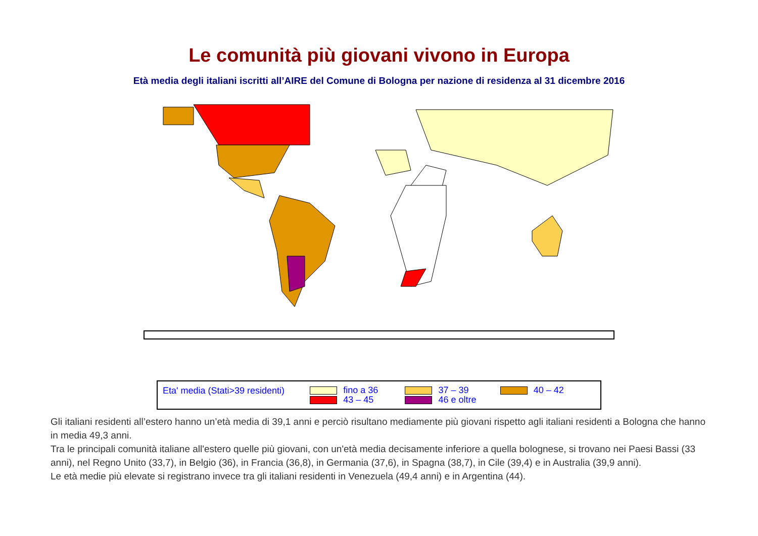Le comunità più giovani vivono in Europa
Età media degli italiani iscritti all’AIRE del Comune di Bologna per nazione di residenza al 31 dicembre 2016
Eta' media (Stati>39 residenti)
fino a 36
43 – 45
37 – 39
46 e oltre
40 – 42
Gli italiani residenti all’estero hanno un’età media di 39,1 anni e perciò risultano mediamente più giovani rispetto agli italiani residenti a Bologna che hanno in media 49,3 anni.
Tra le principali comunità italiane all'estero quelle più giovani, con un'età media decisamente inferiore a quella bolognese, si trovano nei Paesi Bassi (33 anni), nel Regno Unito (33,7), in Belgio (36), in Francia (36,8), in Germania (37,6), in Spagna (38,7), in Cile (39,4) e in Australia (39,9 anni).
Le età medie più elevate si registrano invece tra gli italiani residenti in Venezuela (49,4 anni) e in Argentina (44).